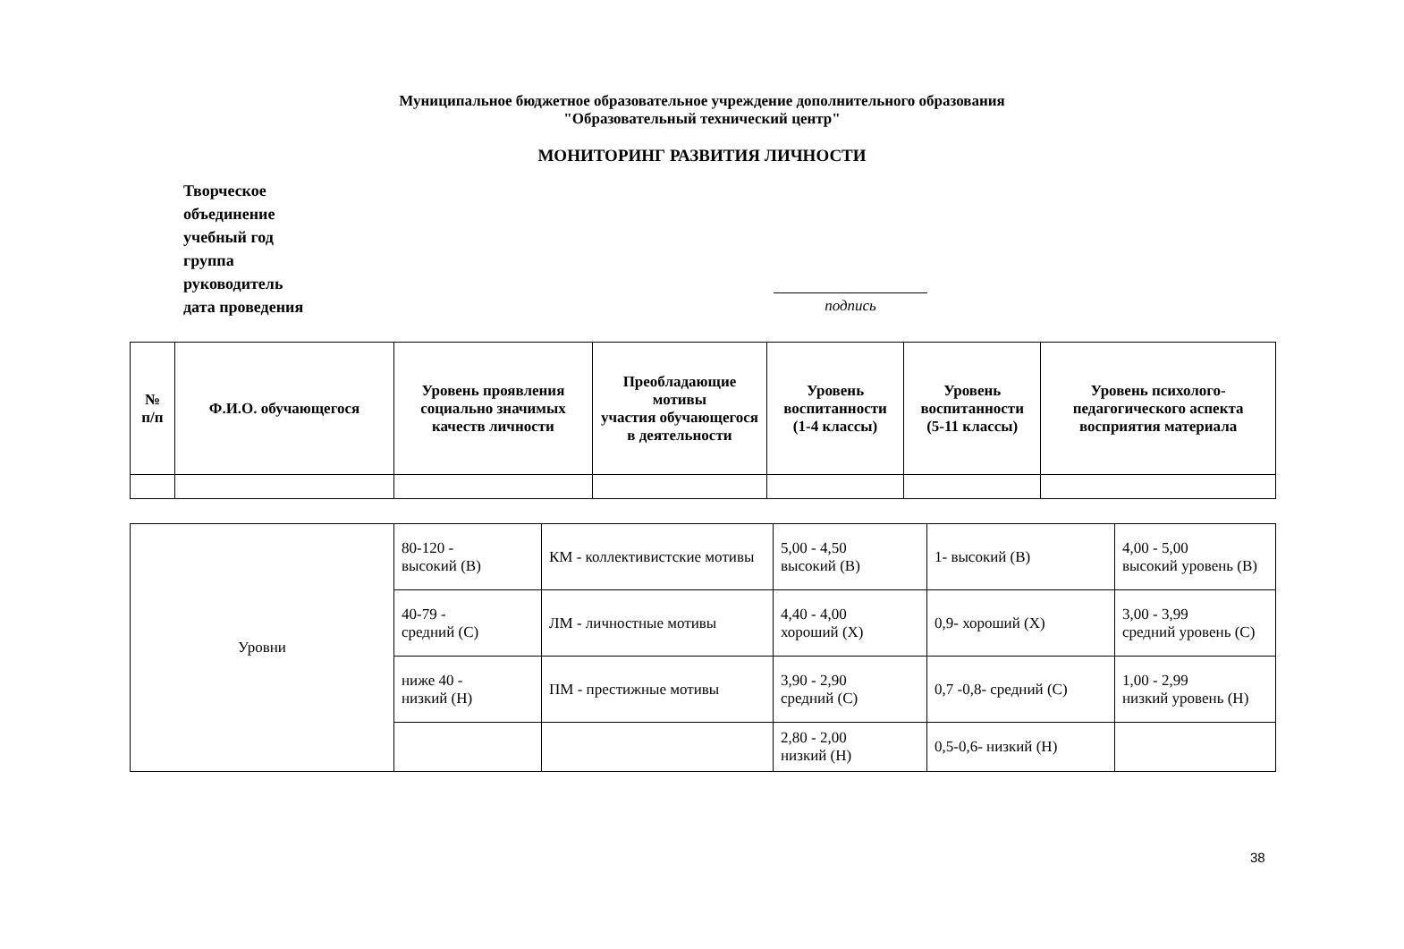Муниципальное бюджетное образовательное учреждение дополнительного образования
"Образовательный технический центр"
МОНИТОРИНГ РАЗВИТИЯ ЛИЧНОСТИ
Творческое
объединение
учебный год
группа
руководитель
дата проведения
подпись
| № п/п | Ф.И.О. обучающегося | Уровень проявления социально значимых качеств личности | Преобладающие мотивы участия обучающегося в деятельности | Уровень воспитанности (1-4 классы) | Уровень воспитанности (5-11 классы) | Уровень психолого-педагогического аспекта восприятия материала |
| --- | --- | --- | --- | --- | --- | --- |
| Уровни | 80-120 - высокий (В) | КМ - коллективистские мотивы | 5,00 - 4,50 высокий (В) | 1- высокий (В) | 4,00 - 5,00 высокий уровень (В) |
| | 40-79 - средний (С) | ЛМ - личностные мотивы | 4,40 - 4,00 хороший (Х) | 0,9- хороший (Х) | 3,00 - 3,99 средний уровень (С) |
| | ниже 40 - низкий (Н) | ПМ - престижные мотивы | 3,90 - 2,90 средний (С) | 0,7 -0,8- средний (С) | 1,00 - 2,99 низкий уровень (Н) |
| | | | 2,80 - 2,00 низкий (Н) | 0,5-0,6- низкий (Н) | |
38